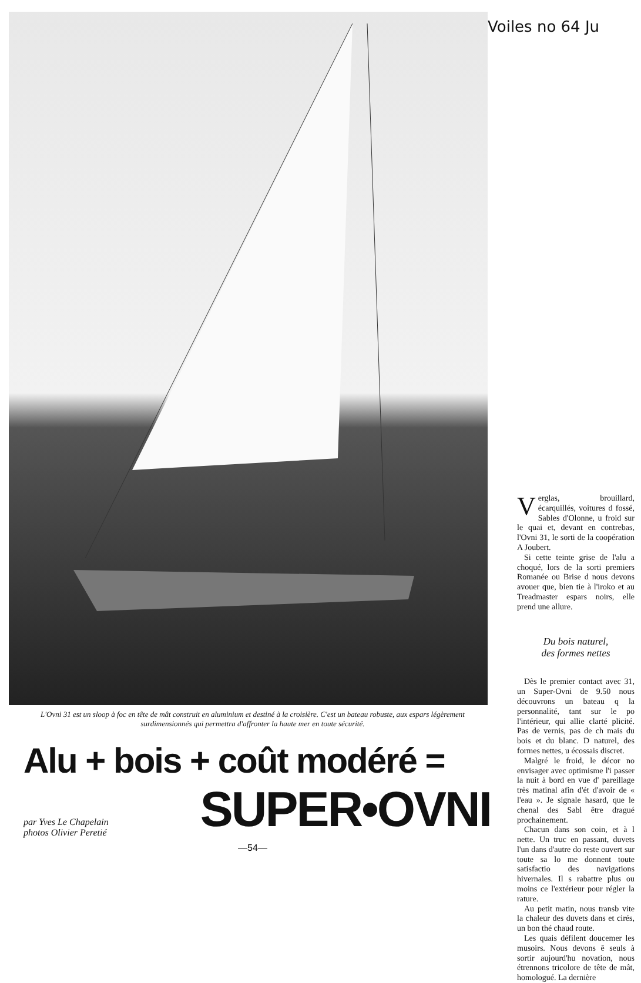Voiles no 64 Ju
L'Ovni 31 est un sloop à foc en tête de mât construit en aluminium et destiné à la croisière. C'est un bateau robuste, aux espars légèrement surdimensionnés qui permettra d'affronter la haute mer en toute sécurité.
Alu + bois + coût modéré =
par Yves Le Chapelain
photos Olivier Peretié
SUPER•OVNI
—54—
Verglas, brouillard, écarquillés, voitures d fossé, Sables d'Olonne, u froid sur le quai et, devant en contrebas, l'Ovni 31, le sorti de la coopération A Joubert.
Si cette teinte grise de l'alu a choqué, lors de la sorti premiers Romanée ou Brise d nous devons avouer que, bien tie à l'iroko et au Treadmaster espars noirs, elle prend une allure.
Du bois naturel,
des formes nettes
Dès le premier contact avec 31, un Super-Ovni de 9.50 nous découvrons un bateau q la personnalité, tant sur le po l'intérieur, qui allie clarté plicité. Pas de vernis, pas de ch mais du bois et du blanc. D naturel, des formes nettes, u écossais discret.
Malgré le froid, le décor no envisager avec optimisme l'i passer la nuit à bord en vue d' pareillage très matinal afin d'ét d'avoir de « l'eau ». Je signale hasard, que le chenal des Sabl être dragué prochainement.
Chacun dans son coin, et à l nette. Un truc en passant, duvets l'un dans d'autre do reste ouvert sur toute sa lo me donnent toute satisfactio des navigations hivernales. Il s rabattre plus ou moins ce l'extérieur pour régler la rature.
Au petit matin, nous transb vite la chaleur des duvets dans et cirés, un bon thé chaud route.
Les quais défilent doucemer les musoirs. Nous devons ê seuls à sortir aujourd'hu novation, nous étrennons tricolore de tête de mât, homologué. La dernière